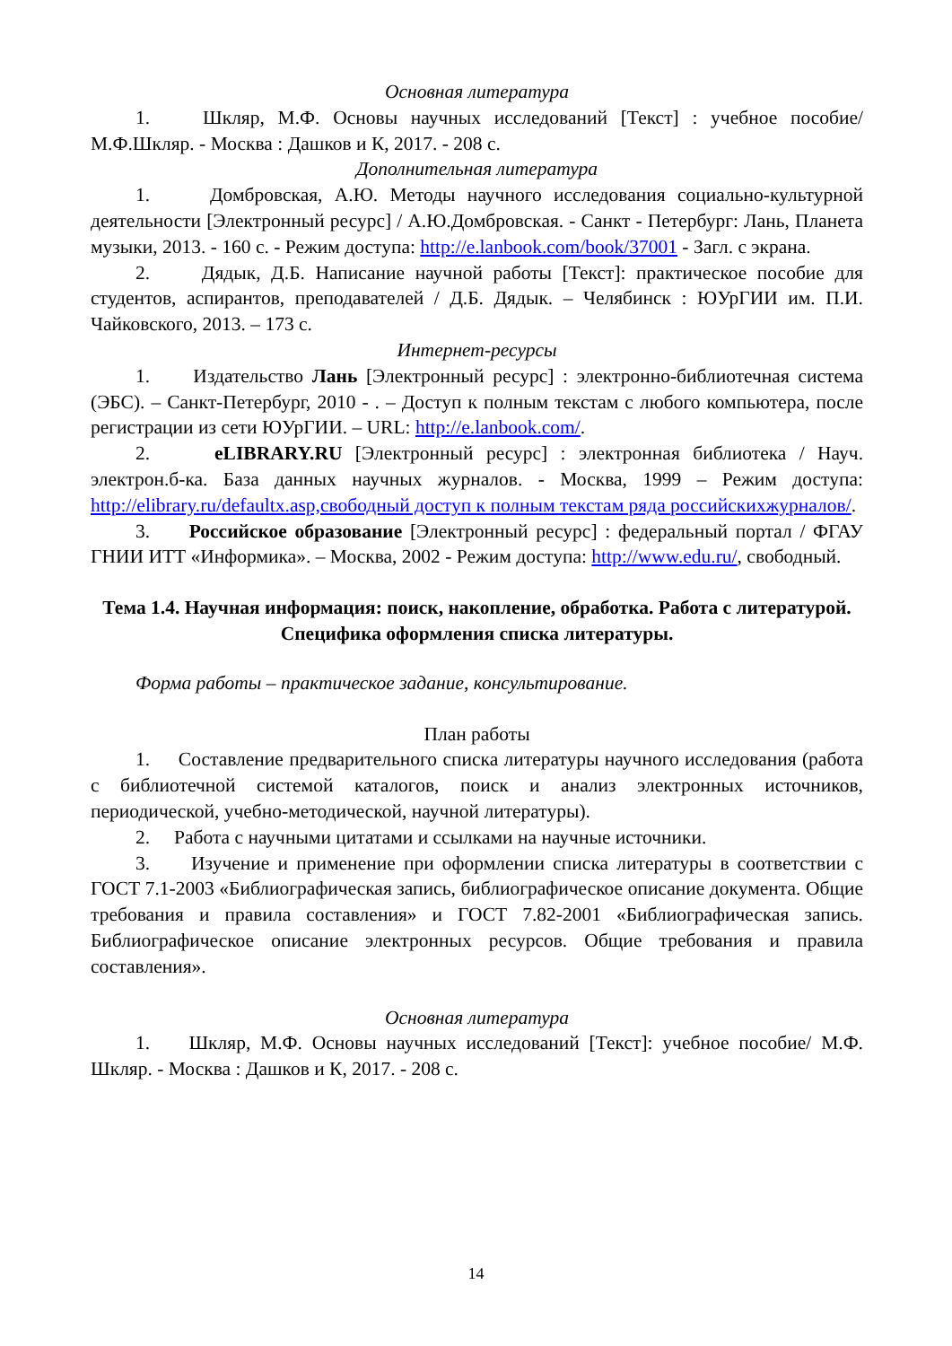Основная литература
1. Шкляр, М.Ф. Основы научных исследований [Текст] : учебное пособие/ М.Ф.Шкляр. - Москва : Дашков и К, 2017. - 208 с.
Дополнительная литература
1. Домбровская, А.Ю. Методы научного исследования социально-культурной деятельности [Электронный ресурс] / А.Ю.Домбровская. - Санкт - Петербург: Лань, Планета музыки, 2013. - 160 с. - Режим доступа: http://e.lanbook.com/book/37001 - Загл. с экрана.
2. Дядык, Д.Б. Написание научной работы [Текст]: практическое пособие для студентов, аспирантов, преподавателей / Д.Б. Дядык. – Челябинск : ЮУрГИИ им. П.И. Чайковского, 2013. – 173 с.
Интернет-ресурсы
1. Издательство Лань [Электронный ресурс] : электронно-библиотечная система (ЭБС). – Санкт-Петербург, 2010 - . – Доступ к полным текстам с любого компьютера, после регистрации из сети ЮУрГИИ. – URL: http://e.lanbook.com/.
2. eLIBRARY.RU [Электронный ресурс] : электронная библиотека / Науч. электрон.б-ка. База данных научных журналов. - Москва, 1999 – Режим доступа: http://elibrary.ru/defaultx.asp,свободный доступ к полным текстам ряда российскихжурналов/.
3. Российское образование [Электронный ресурс] : федеральный портал / ФГАУ ГНИИ ИТТ «Информика». – Москва, 2002 - Режим доступа: http://www.edu.ru/, свободный.
Тема 1.4. Научная информация: поиск, накопление, обработка. Работа с литературой. Специфика оформления списка литературы.
Форма работы – практическое задание, консультирование.
План работы
1. Составление предварительного списка литературы научного исследования (работа с библиотечной системой каталогов, поиск и анализ электронных источников, периодической, учебно-методической, научной литературы).
2. Работа с научными цитатами и ссылками на научные источники.
3. Изучение и применение при оформлении списка литературы в соответствии с ГОСТ 7.1-2003 «Библиографическая запись, библиографическое описание документа. Общие требования и правила составления» и ГОСТ 7.82-2001 «Библиографическая запись. Библиографическое описание электронных ресурсов. Общие требования и правила составления».
Основная литература
1. Шкляр, М.Ф. Основы научных исследований [Текст]: учебное пособие/ М.Ф. Шкляр. - Москва : Дашков и К, 2017. - 208 с.
14